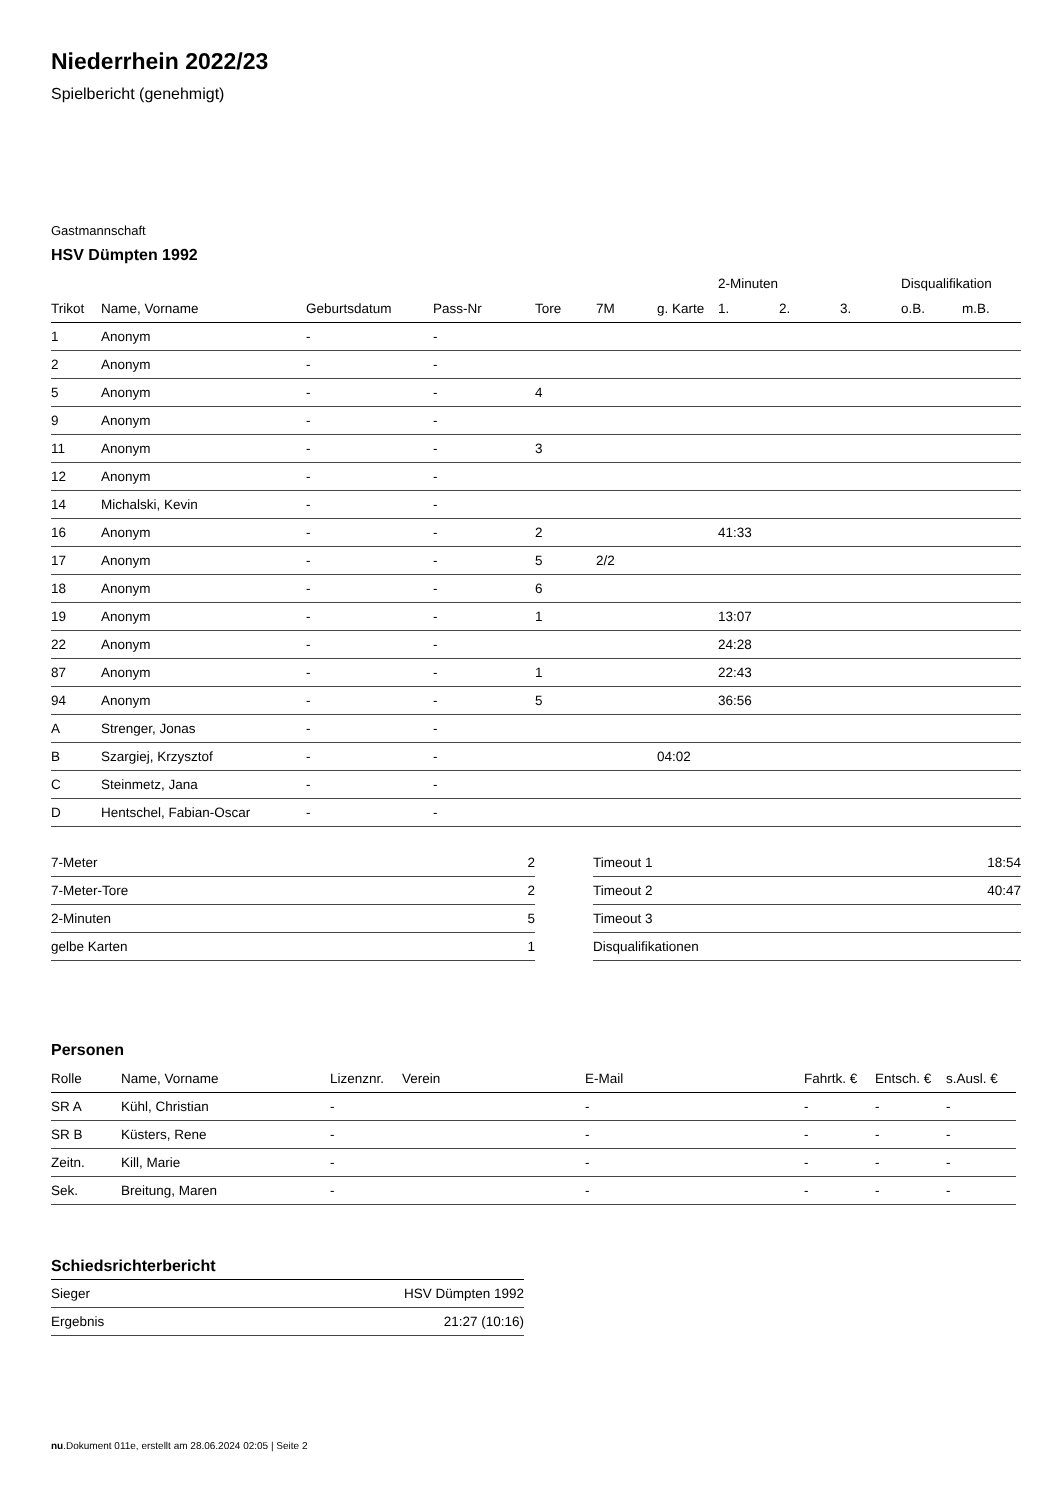Niederrhein 2022/23
Spielbericht (genehmigt)
Gastmannschaft
HSV Dümpten 1992
| | | | | | | | 2-Minuten | | | Disqualifikation | |
| --- | --- | --- | --- | --- | --- | --- | --- | --- | --- | --- | --- |
| Trikot | Name, Vorname | Geburtsdatum | Pass-Nr | Tore | 7M | g. Karte | 1. | 2. | 3. | o.B. | m.B. |
| 1 | Anonym | - | - | | | | | | | | |
| 2 | Anonym | - | - | | | | | | | | |
| 5 | Anonym | - | - | 4 | | | | | | | |
| 9 | Anonym | - | - | | | | | | | | |
| 11 | Anonym | - | - | 3 | | | | | | | |
| 12 | Anonym | - | - | | | | | | | | |
| 14 | Michalski, Kevin | - | - | | | | | | | | |
| 16 | Anonym | - | - | 2 | | | 41:33 | | | | |
| 17 | Anonym | - | - | 5 | 2/2 | | | | | | |
| 18 | Anonym | - | - | 6 | | | | | | | |
| 19 | Anonym | - | - | 1 | | | 13:07 | | | | |
| 22 | Anonym | - | - | | | | 24:28 | | | | |
| 87 | Anonym | - | - | 1 | | | 22:43 | | | | |
| 94 | Anonym | - | - | 5 | | | 36:56 | | | | |
| A | Strenger, Jonas | - | - | | | | | | | | |
| B | Szargiej, Krzysztof | - | - | | | 04:02 | | | | | |
| C | Steinmetz, Jana | - | - | | | | | | | | |
| D | Hentschel, Fabian-Oscar | - | - | | | | | | | | |
| 7-Meter | 2 |
| 7-Meter-Tore | 2 |
| 2-Minuten | 5 |
| gelbe Karten | 1 |
| Timeout 1 | 18:54 |
| Timeout 2 | 40:47 |
| Timeout 3 | |
| Disqualifikationen | |
Personen
| Rolle | Name, Vorname | Lizenznr. | Verein | E-Mail | Fahrtk. € | Entsch. € | s.Ausl. € |
| --- | --- | --- | --- | --- | --- | --- | --- |
| SR A | Kühl, Christian | - | | - | - | - | - |
| SR B | Küsters, Rene | - | | - | - | - | - |
| Zeitn. | Kill, Marie | - | | - | - | - | - |
| Sek. | Breitung, Maren | - | | - | - | - | - |
Schiedsrichterbericht
| Sieger | HSV Dümpten 1992 |
| Ergebnis | 21:27 (10:16) |
nu.Dokument 011e, erstellt am 28.06.2024 02:05 | Seite 2